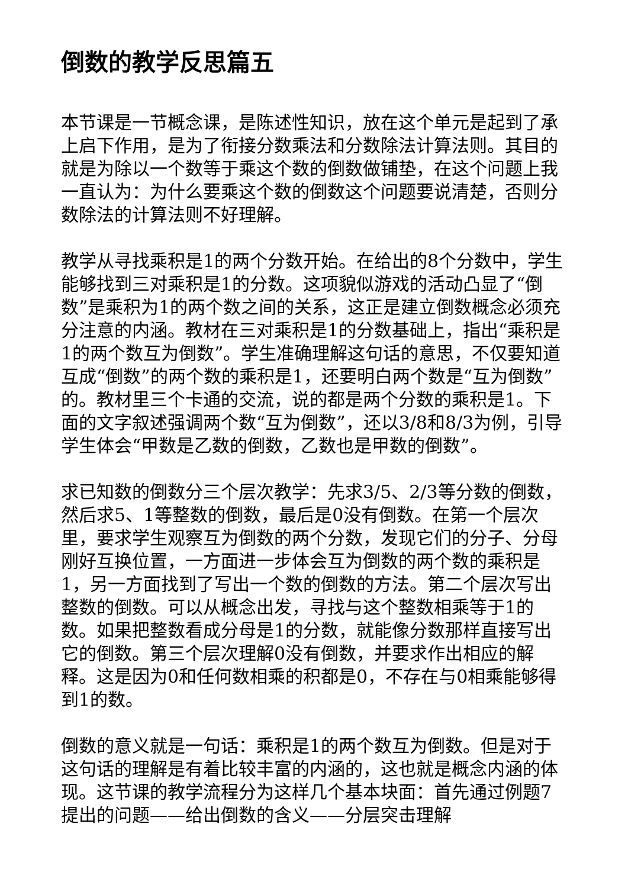倒数的教学反思篇五
本节课是一节概念课，是陈述性知识，放在这个单元是起到了承上启下作用，是为了衔接分数乘法和分数除法计算法则。其目的就是为除以一个数等于乘这个数的倒数做铺垫，在这个问题上我一直认为：为什么要乘这个数的倒数这个问题要说清楚，否则分数除法的计算法则不好理解。
教学从寻找乘积是1的两个分数开始。在给出的8个分数中，学生能够找到三对乘积是1的分数。这项貌似游戏的活动凸显了“倒数”是乘积为1的两个数之间的关系，这正是建立倒数概念必须充分注意的内涵。教材在三对乘积是1的分数基础上，指出“乘积是1的两个数互为倒数”。学生准确理解这句话的意思，不仅要知道互成“倒数”的两个数的乘积是1，还要明白两个数是“互为倒数”的。教材里三个卡通的交流，说的都是两个分数的乘积是1。下面的文字叙述强调两个数“互为倒数”，还以3/8和8/3为例，引导学生体会“甲数是乙数的倒数，乙数也是甲数的倒数”。
求已知数的倒数分三个层次教学：先求3/5、2/3等分数的倒数，然后求5、1等整数的倒数，最后是0没有倒数。在第一个层次里，要求学生观察互为倒数的两个分数，发现它们的分子、分母刚好互换位置，一方面进一步体会互为倒数的两个数的乘积是1，另一方面找到了写出一个数的倒数的方法。第二个层次写出整数的倒数。可以从概念出发，寻找与这个整数相乘等于1的数。如果把整数看成分母是1的分数，就能像分数那样直接写出它的倒数。第三个层次理解0没有倒数，并要求作出相应的解释。这是因为0和任何数相乘的积都是0，不存在与0相乘能够得到1的数。
倒数的意义就是一句话：乘积是1的两个数互为倒数。但是对于这句话的理解是有着比较丰富的内涵的，这也就是概念内涵的体现。这节课的教学流程分为这样几个基本块面：首先通过例题7提出的问题——给出倒数的含义——分层突击理解